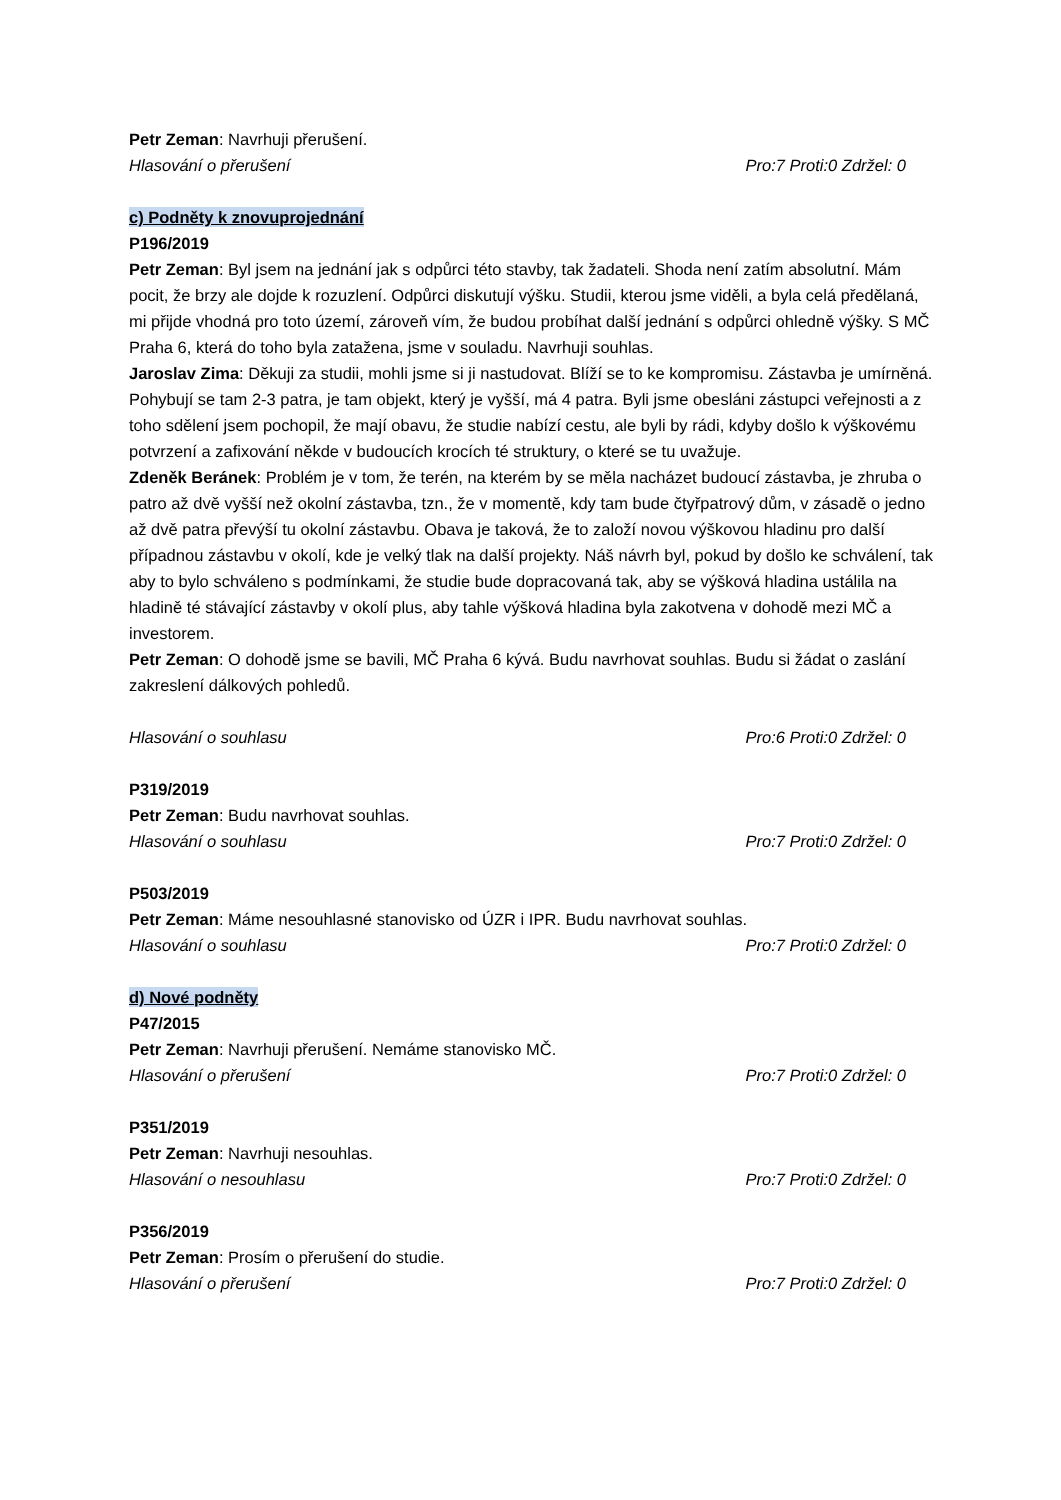Petr Zeman: Navrhuji přerušení.
Hlasování o přerušení Pro:7 Proti:0 Zdržel: 0
c) Podněty k znovuprojednání
P196/2019
Petr Zeman: Byl jsem na jednání jak s odpůrci této stavby, tak žadateli. Shoda není zatím absolutní. Mám pocit, že brzy ale dojde k rozuzlení. Odpůrci diskutují výšku. Studii, kterou jsme viděli, a byla celá předělaná, mi přijde vhodná pro toto území, zároveň vím, že budou probíhat další jednání s odpůrci ohledně výšky. S MČ Praha 6, která do toho byla zatažena, jsme v souladu. Navrhuji souhlas.
Jaroslav Zima: Děkuji za studii, mohli jsme si ji nastudovat. Blíží se to ke kompromisu. Zástavba je umírněná. Pohybují se tam 2-3 patra, je tam objekt, který je vyšší, má 4 patra. Byli jsme obesláni zástupci veřejnosti a z toho sdělení jsem pochopil, že mají obavu, že studie nabízí cestu, ale byli by rádi, kdyby došlo k výškovému potvrzení a zafixování někde v budoucích krocích té struktury, o které se tu uvažuje.
Zdeněk Beránek: Problém je v tom, že terén, na kterém by se měla nacházet budoucí zástavba, je zhruba o patro až dvě vyšší než okolní zástavba, tzn., že v momentě, kdy tam bude čtyřpatrový dům, v zásadě o jedno až dvě patra převýší tu okolní zástavbu. Obava je taková, že to založí novou výškovou hladinu pro další případnou zástavbu v okolí, kde je velký tlak na další projekty. Náš návrh byl, pokud by došlo ke schválení, tak aby to bylo schváleno s podmínkami, že studie bude dopracovaná tak, aby se výšková hladina ustálila na hladině té stávající zástavby v okolí plus, aby tahle výšková hladina byla zakotvena v dohodě mezi MČ a investorem.
Petr Zeman: O dohodě jsme se bavili, MČ Praha 6 kývá. Budu navrhovat souhlas. Budu si žádat o zaslání zakreslení dálkových pohledů.
Hlasování o souhlasu Pro:6 Proti:0 Zdržel: 0
P319/2019
Petr Zeman: Budu navrhovat souhlas.
Hlasování o souhlasu Pro:7 Proti:0 Zdržel: 0
P503/2019
Petr Zeman: Máme nesouhlasné stanovisko od ÚZR i IPR. Budu navrhovat souhlas.
Hlasování o souhlasu Pro:7 Proti:0 Zdržel: 0
d) Nové podněty
P47/2015
Petr Zeman: Navrhuji přerušení. Nemáme stanovisko MČ.
Hlasování o přerušení Pro:7 Proti:0 Zdržel: 0
P351/2019
Petr Zeman: Navrhuji nesouhlas.
Hlasování o nesouhlasu Pro:7 Proti:0 Zdržel: 0
P356/2019
Petr Zeman: Prosím o přerušení do studie.
Hlasování o přerušení Pro:7 Proti:0 Zdržel: 0